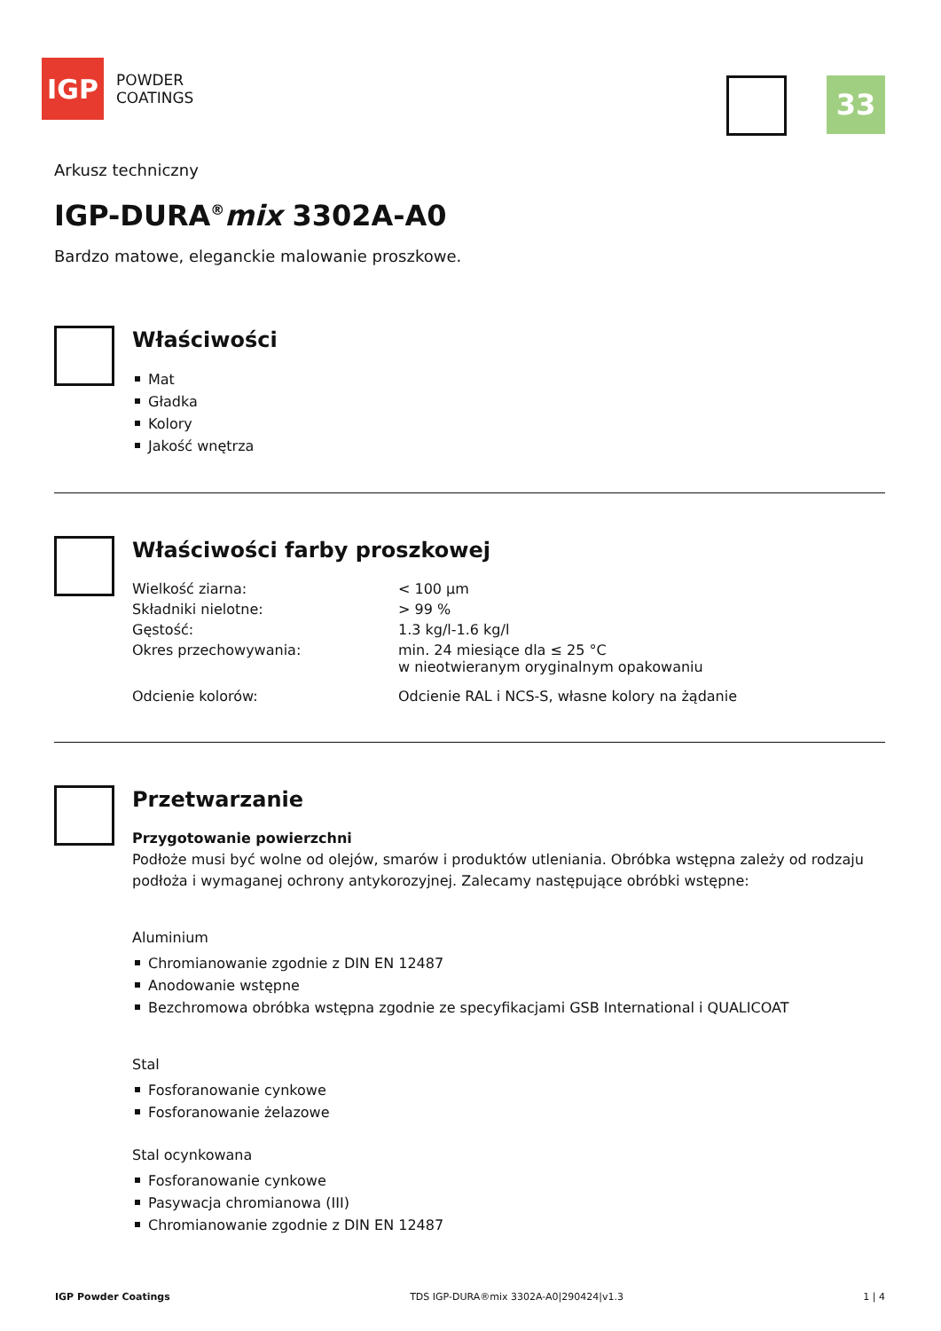IGP
POWDER
COATINGS
33
Arkusz techniczny
IGP-DURA<sup>®</sup>mix 3302A-A0
Bardzo matowe, eleganckie malowanie proszkowe.
Właściwości
Mat
Gładka
Kolory
Jakość wnętrza
Właściwości farby proszkowej
| Wielkość ziarna: | < 100 µm |
| Składniki nielotne: | > 99 % |
| Gęstość: | 1.3 kg/l-1.6 kg/l |
| Okres przechowywania: | min. 24 miesiące dla ≤ 25 °C w nieotwieranym oryginalnym opakowaniu |
| Odcienie kolorów: | Odcienie RAL i NCS-S, własne kolory na żądanie |
Przetwarzanie
Przygotowanie powierzchni
Podłoże musi być wolne od olejów, smarów i produktów utleniania. Obróbka wstępna zależy od rodzaju podłoża i wymaganej ochrony antykorozyjnej. Zalecamy następujące obróbki wstępne:
Aluminium
Chromianowanie zgodnie z DIN EN 12487
Anodowanie wstępne
Bezchromowa obróbka wstępna zgodnie ze specyfikacjami GSB International i QUALICOAT
Stal
Fosforanowanie cynkowe
Fosforanowanie żelazowe
Stal ocynkowana
Fosforanowanie cynkowe
Pasywacja chromianowa (III)
Chromianowanie zgodnie z DIN EN 12487
IGP Powder Coatings TDS IGP-DURA®mix 3302A-A0|290424|v1.3 1 | 4